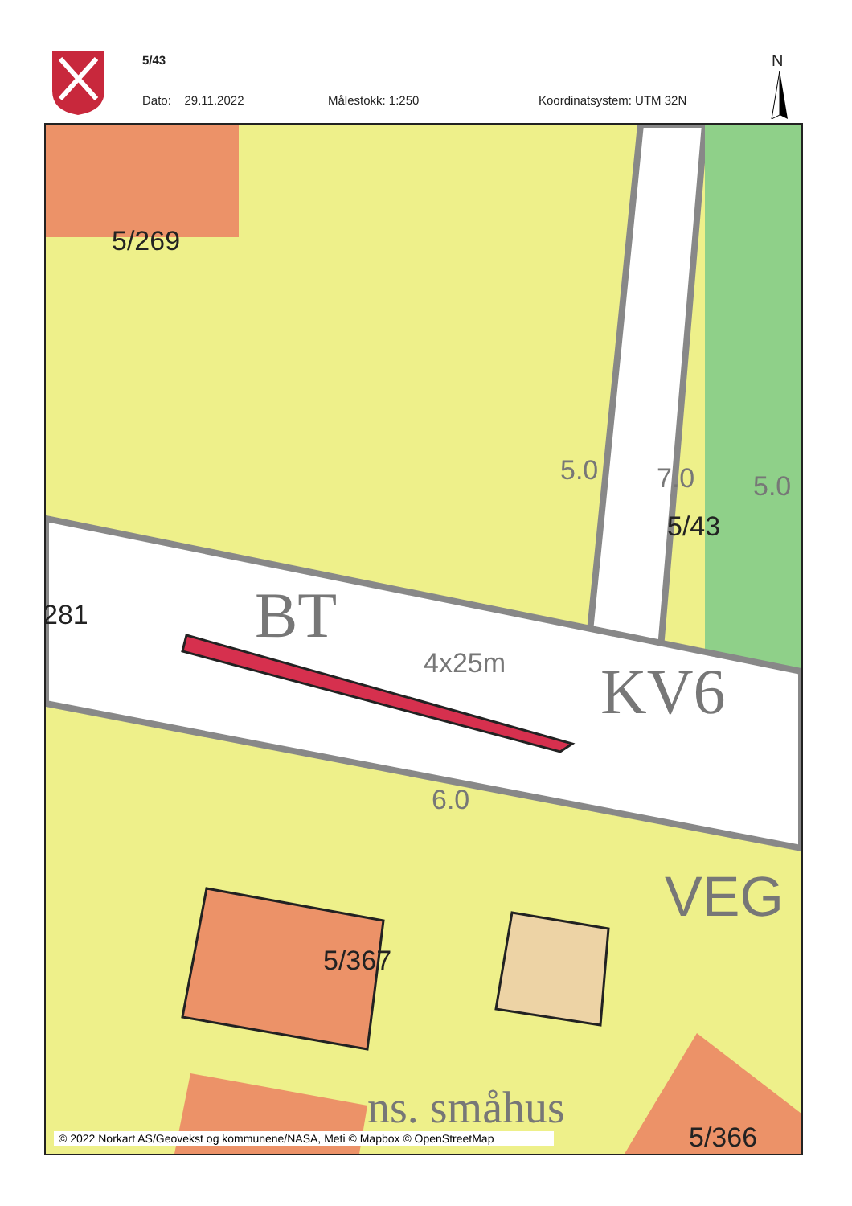5/43
Dato: 29.11.2022 Målestokk: 1:250 Koordinatsystem: UTM 32N
N
5/269
281
5.0 7.0 5.0
5/43
BT
4x25m KV6
6.0
VEG
5/367
ns. småhus
5/366
© 2022 Norkart AS/Geovekst og kommunene/NASA, Meti © Mapbox © OpenStreetMap